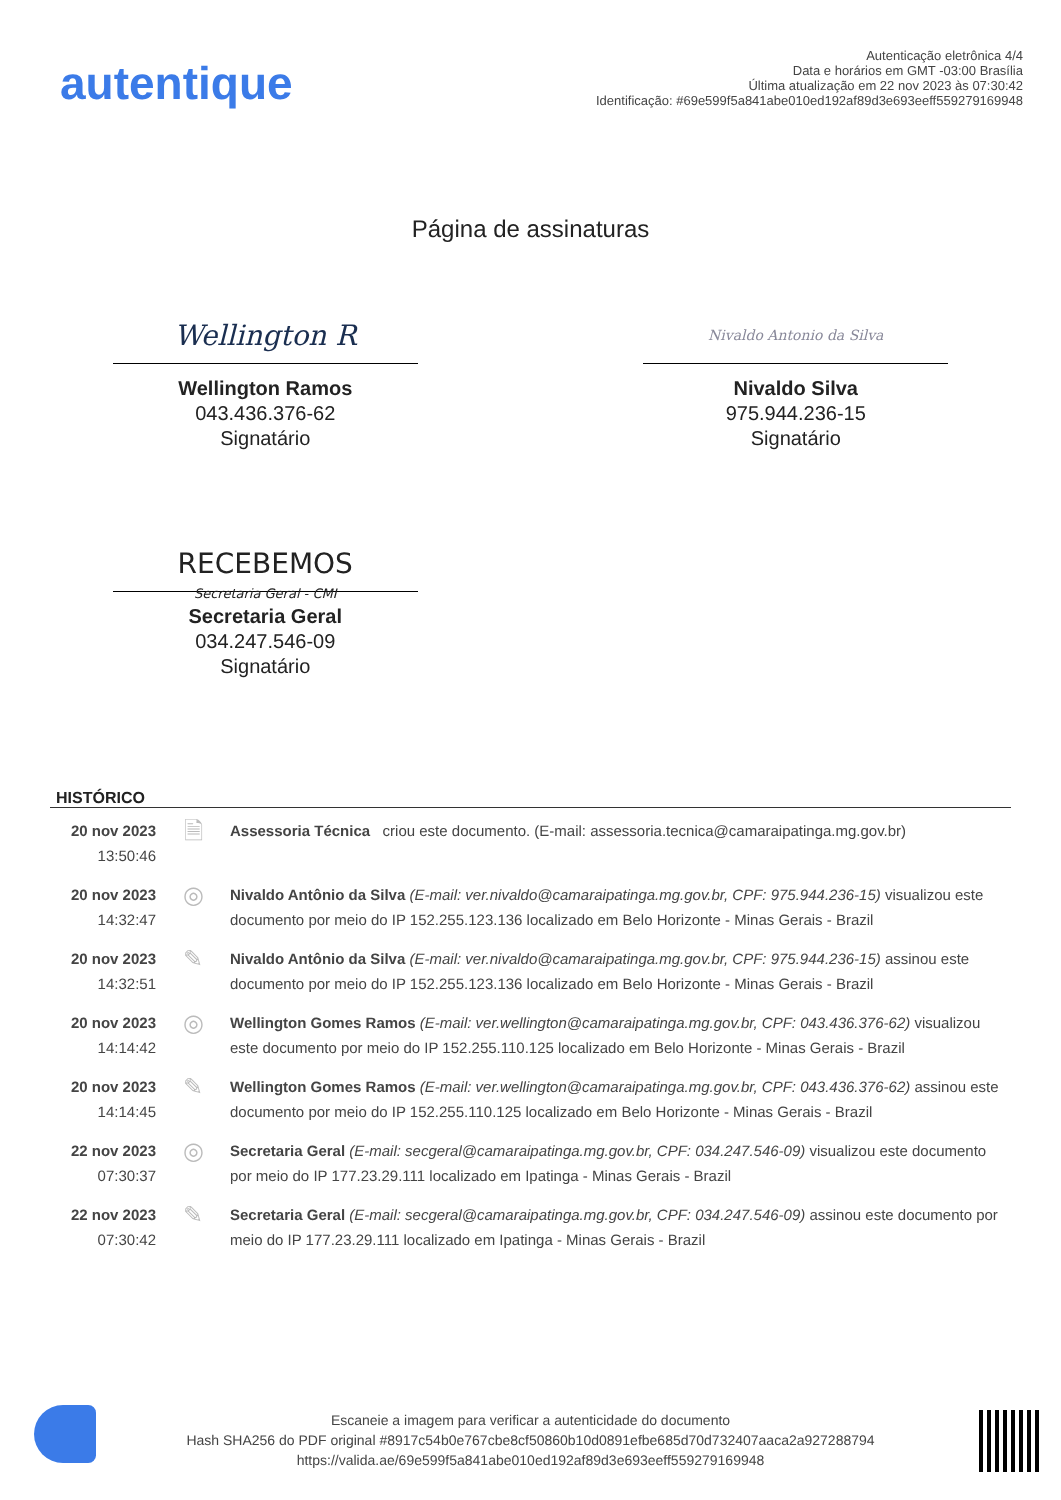autentique
Autenticação eletrônica 4/4
Data e horários em GMT -03:00 Brasília
Última atualização em 22 nov 2023 às 07:30:42
Identificação: #69e599f5a841abe010ed192af89d3e693eeff559279169948
Página de assinaturas
Wellington R
Wellington Ramos
043.436.376-62
Signatário
Nivaldo Antonio da Silva
Nivaldo Silva
975.944.236-15
Signatário
RECEBEMOS
Secretaria Geral - CMI
Secretaria Geral
034.247.546-09
Signatário
HISTÓRICO
| 20 nov 2023 13:50:46 | 🗎 | Assessoria Técnica criou este documento. (E-mail: assessoria.tecnica@camaraipatinga.mg.gov.br) |
| 20 nov 2023 14:32:47 | ◎ | Nivaldo Antônio da Silva (E-mail: ver.nivaldo@camaraipatinga.mg.gov.br, CPF: 975.944.236-15) visualizou este documento por meio do IP 152.255.123.136 localizado em Belo Horizonte - Minas Gerais - Brazil |
| 20 nov 2023 14:32:51 | ✎ | Nivaldo Antônio da Silva (E-mail: ver.nivaldo@camaraipatinga.mg.gov.br, CPF: 975.944.236-15) assinou este documento por meio do IP 152.255.123.136 localizado em Belo Horizonte - Minas Gerais - Brazil |
| 20 nov 2023 14:14:42 | ◎ | Wellington Gomes Ramos (E-mail: ver.wellington@camaraipatinga.mg.gov.br, CPF: 043.436.376-62) visualizou este documento por meio do IP 152.255.110.125 localizado em Belo Horizonte - Minas Gerais - Brazil |
| 20 nov 2023 14:14:45 | ✎ | Wellington Gomes Ramos (E-mail: ver.wellington@camaraipatinga.mg.gov.br, CPF: 043.436.376-62) assinou este documento por meio do IP 152.255.110.125 localizado em Belo Horizonte - Minas Gerais - Brazil |
| 22 nov 2023 07:30:37 | ◎ | Secretaria Geral (E-mail: secgeral@camaraipatinga.mg.gov.br, CPF: 034.247.546-09) visualizou este documento por meio do IP 177.23.29.111 localizado em Ipatinga - Minas Gerais - Brazil |
| 22 nov 2023 07:30:42 | ✎ | Secretaria Geral (E-mail: secgeral@camaraipatinga.mg.gov.br, CPF: 034.247.546-09) assinou este documento por meio do IP 177.23.29.111 localizado em Ipatinga - Minas Gerais - Brazil |
Escaneie a imagem para verificar a autenticidade do documento
Hash SHA256 do PDF original #8917c54b0e767cbe8cf50860b10d0891efbe685d70d732407aaca2a927288794
https://valida.ae/69e599f5a841abe010ed192af89d3e693eeff559279169948